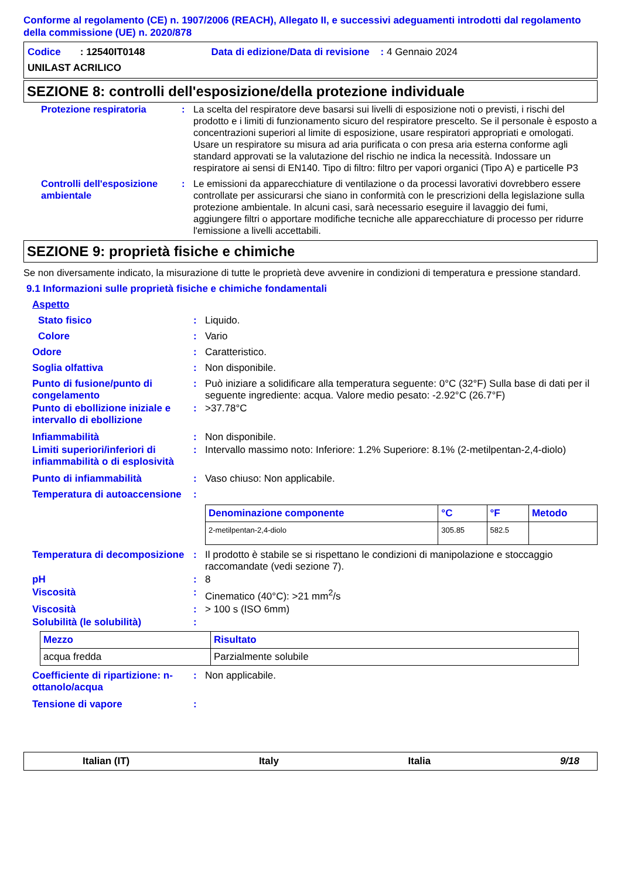Conforme al regolamento (CE) n. 1907/2006 (REACH), Allegato II, e successivi adeguamenti introdotti dal regolamento della commissione (UE) n. 2020/878
| Codice : 12540IT0148 | Data di edizione/Data di revisione : 4 Gennaio 2024 |
| UNILAST ACRILICO | |
SEZIONE 8: controlli dell'esposizione/della protezione individuale
| Protezione respiratoria | : | La scelta del respiratore deve basarsi sui livelli di esposizione noti o previsti, i rischi del prodotto e i limiti di funzionamento sicuro del respiratore prescelto. Se il personale è esposto a concentrazioni superiori al limite di esposizione, usare respiratori appropriati e omologati. Usare un respiratore su misura ad aria purificata o con presa aria esterna conforme agli standard approvati se la valutazione del rischio ne indica la necessità. Indossare un respiratore ai sensi di EN140. Tipo di filtro: filtro per vapori organici (Tipo A) e particelle P3 |
| Controlli dell'esposizione ambientale | : | Le emissioni da apparecchiature di ventilazione o da processi lavorativi dovrebbero essere controllate per assicurarsi che siano in conformità con le prescrizioni della legislazione sulla protezione ambientale. In alcuni casi, sarà necessario eseguire il lavaggio dei fumi, aggiungere filtri o apportare modifiche tecniche alle apparecchiature di processo per ridurre l'emissione a livelli accettabili. |
SEZIONE 9: proprietà fisiche e chimiche
Se non diversamente indicato, la misurazione di tutte le proprietà deve avvenire in condizioni di temperatura e pressione standard.
9.1 Informazioni sulle proprietà fisiche e chimiche fondamentali
| Aspetto | | |
| Stato fisico | : | Liquido. |
| Colore | : | Vario |
| Odore | : | Caratteristico. |
| Soglia olfattiva | : | Non disponibile. |
| Punto di fusione/punto di congelamento | : | Può iniziare a solidificare alla temperatura seguente: 0°C (32°F) Sulla base di dati per il seguente ingrediente: acqua. Valore medio pesato: -2.92°C (26.7°F) |
| Punto di ebollizione iniziale e intervallo di ebollizione | : | >37.78°C |
| Infiammabilità | : | Non disponibile. |
| Limiti superiori/inferiori di infiammabilità o di esplosività | : | Intervallo massimo noto: Inferiore: 1.2% Superiore: 8.1% (2-metilpentan-2,4-diolo) |
| Punto di infiammabilità | : | Vaso chiuso: Non applicabile. |
| Temperatura di autoaccensione | : | |
| | | / Denominazione componente / °C / °F / Metodo / / --- / --- / --- / --- / / 2-metilpentan-2,4-diolo / 305.85 / 582.5 / / |
| Temperatura di decomposizione | : | Il prodotto è stabile se si rispettano le condizioni di manipolazione e stoccaggio raccomandate (vedi sezione 7). |
| pH | : | 8 |
| Viscosità | : | Cinematico (40°C): >21 mm<sup>2</sup>/s |
| Viscosità | : | > 100 s (ISO 6mm) |
| Solubilità (le solubilità) | : | |
| Mezzo | Risultato |
| --- | --- |
| acqua fredda | Parzialmente solubile |
| Coefficiente di ripartizione: n-ottanolo/acqua | : | Non applicabile. |
| Tensione di vapore | : | |
Italian (IT) Italy Italia 9/18